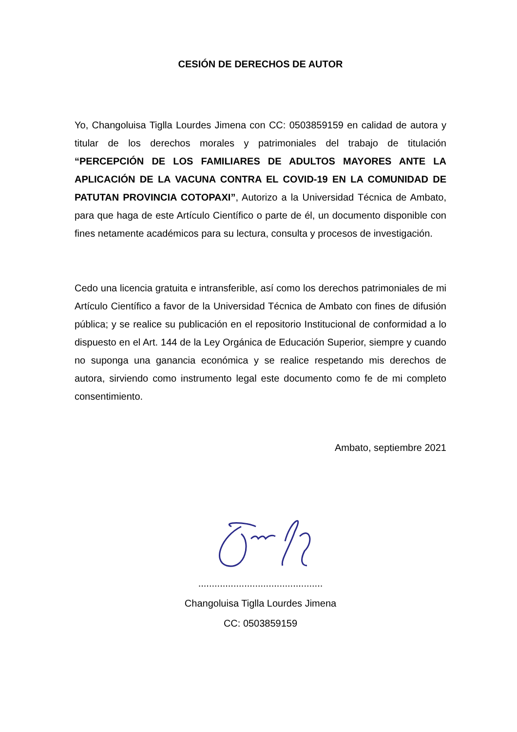CESIÓN DE DERECHOS DE AUTOR
Yo, Changoluisa Tiglla Lourdes Jimena con CC: 0503859159 en calidad de autora y titular de los derechos morales y patrimoniales del trabajo de titulación “PERCEPCIÓN DE LOS FAMILIARES DE ADULTOS MAYORES ANTE LA APLICACIÓN DE LA VACUNA CONTRA EL COVID-19 EN LA COMUNIDAD DE PATUTAN PROVINCIA COTOPAXI”, Autorizo a la Universidad Técnica de Ambato, para que haga de este Artículo Científico o parte de él, un documento disponible con fines netamente académicos para su lectura, consulta y procesos de investigación.
Cedo una licencia gratuita e intransferible, así como los derechos patrimoniales de mi Artículo Científico a favor de la Universidad Técnica de Ambato con fines de difusión pública; y se realice su publicación en el repositorio Institucional de conformidad a lo dispuesto en el Art. 144 de la Ley Orgánica de Educación Superior, siempre y cuando no suponga una ganancia económica y se realice respetando mis derechos de autora, sirviendo como instrumento legal este documento como fe de mi completo consentimiento.
Ambato, septiembre 2021
..............................................
Changoluisa Tiglla Lourdes Jimena
CC: 0503859159